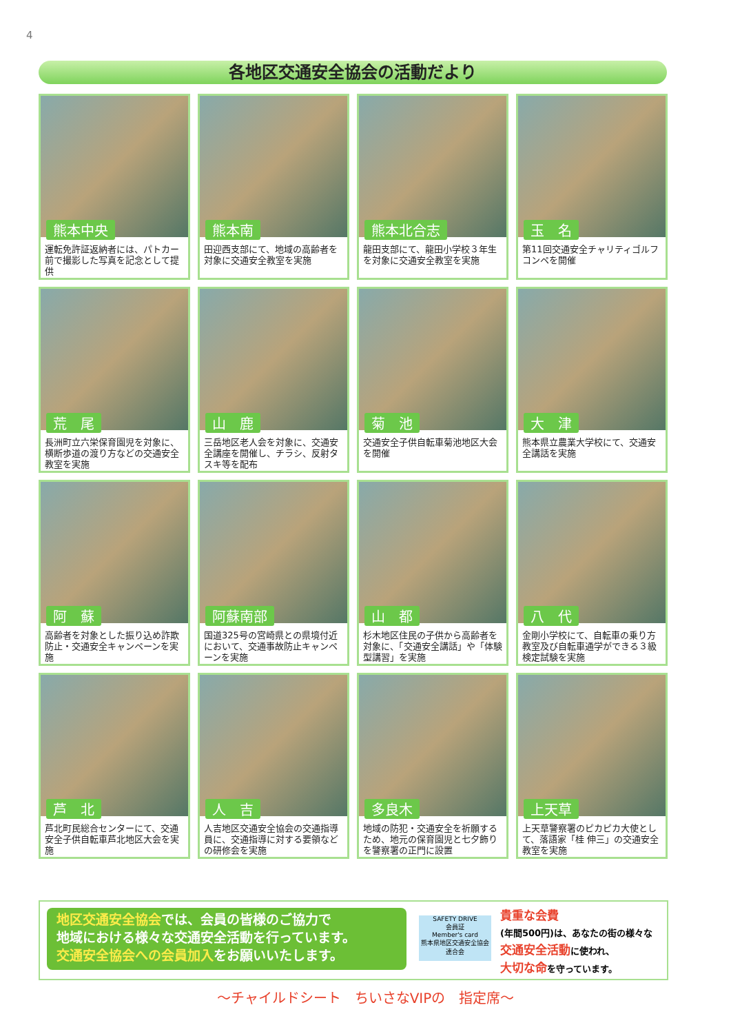4
各地区交通安全協会の活動だより
熊本中央
運転免許証返納者には、パトカー前で撮影した写真を記念として提供
熊本南
田迎西支部にて、地域の高齢者を対象に交通安全教室を実施
熊本北合志
龍田支部にて、龍田小学校３年生を対象に交通安全教室を実施
玉　名
第11回交通安全チャリティゴルフコンペを開催
荒　尾
長洲町立六栄保育園児を対象に、横断歩道の渡り方などの交通安全教室を実施
山　鹿
三岳地区老人会を対象に、交通安全講座を開催し、チラシ、反射タスキ等を配布
菊　池
交通安全子供自転車菊池地区大会を開催
大　津
熊本県立農業大学校にて、交通安全講話を実施
阿　蘇
高齢者を対象とした振り込め詐欺防止・交通安全キャンペーンを実施
阿蘇南部
国道325号の宮崎県との県境付近において、交通事故防止キャンペーンを実施
山　都
杉木地区住民の子供から高齢者を対象に、「交通安全講話」や「体験型講習」を実施
八　代
金剛小学校にて、自転車の乗り方教室及び自転車通学ができる３級検定試験を実施
芦　北
芦北町民総合センターにて、交通安全子供自転車芦北地区大会を実施
人　吉
人吉地区交通安全協会の交通指導員に、交通指導に対する要領などの研修会を実施
多良木
地域の防犯・交通安全を祈願するため、地元の保育園児と七夕飾りを警察署の正門に設置
上天草
上天草警察署のピカピカ大使として、落語家「桂 伸三」の交通安全教室を実施
地区交通安全協会では、会員の皆様のご協力で
地域における様々な交通安全活動を行っています。
交通安全協会への会員加入をお願いいたします。
SAFETY DRIVE
会員証
Member's card
熊本県地区交通安全協会連合会
貴重な会費
(年間500円)は、あなたの街の様々な
交通安全活動に使われ、
大切な命を守っています。
〜チャイルドシート　ちいさなVIPの　指定席〜